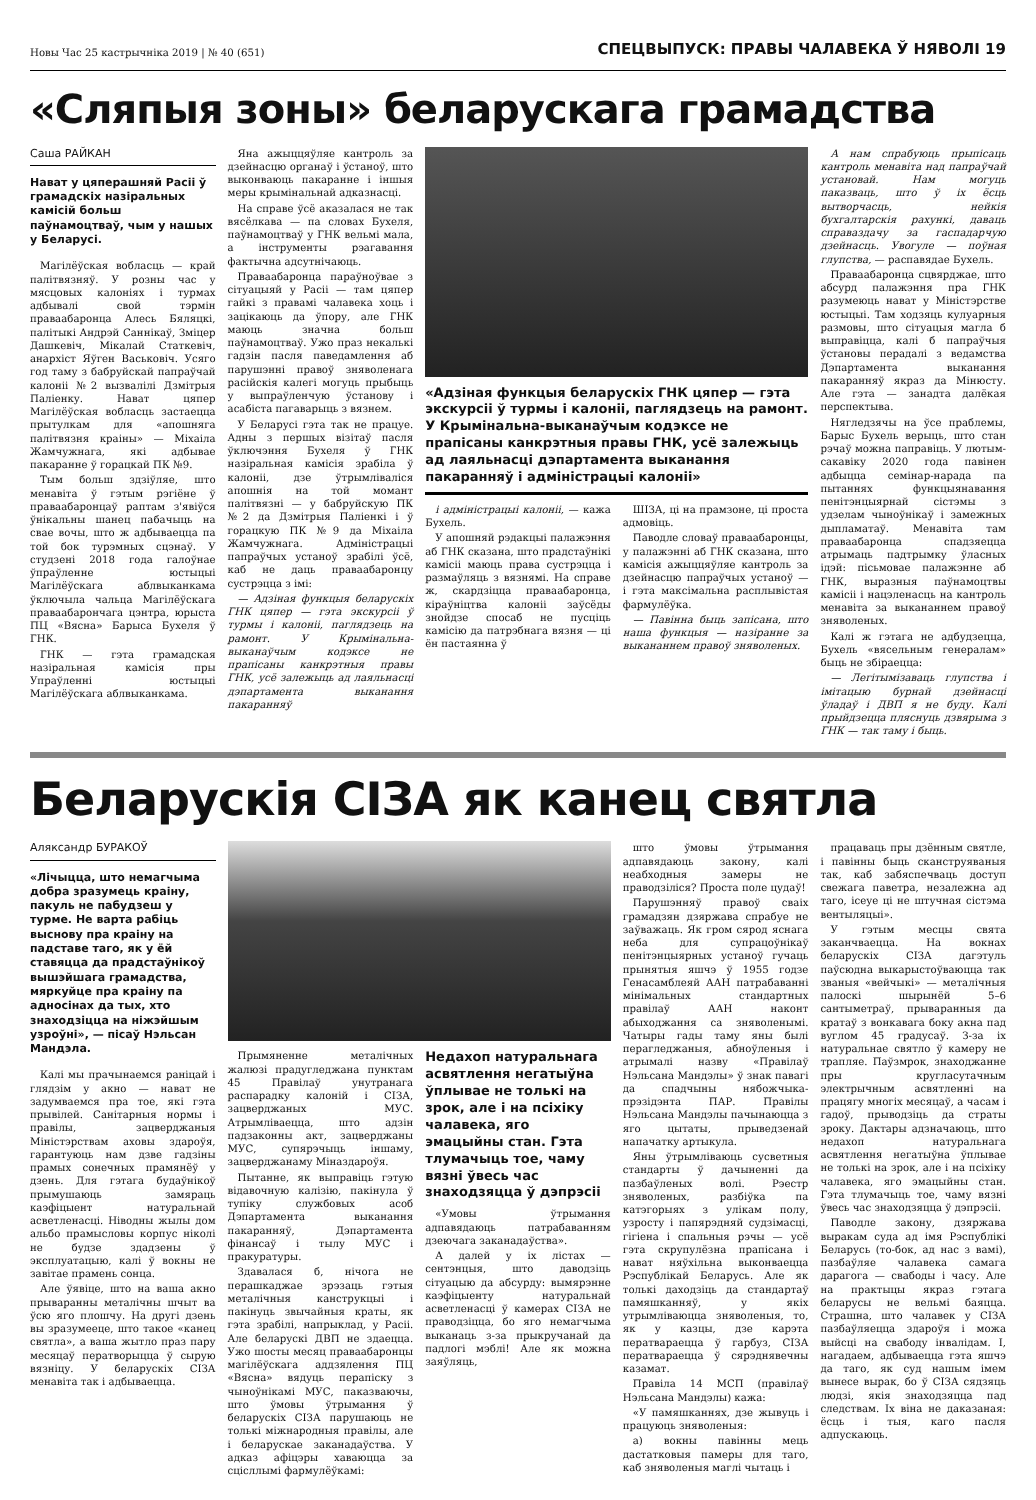Новы Час 25 кастрычніка 2019 | № 40 (651)
СПЕЦВЫПУСК: ПРАВЫ ЧАЛАВЕКА Ў НЯВОЛІ 19
«Сляпыя зоны» беларускага грамадства
Саша РАЙКАН
Нават у цяперашняй Расіі ў грамадскіх назіральных камісій больш паўнамоцтваў, чым у нашых у Беларусі.
Магілёўская вобласць — край палітвязняў. У розны час у мясцовых калоніях і турмах адбывалі свой тэрмін праваабаронца Алесь Бяляцкі, палітыкі Андрэй Саннікаў, Зміцер Дашкевіч, Мікалай Статкевіч, анархіст Яўген Васьковіч. Усяго год таму з бабруйскай папраўчай калоніі №2 вызвалілі Дзмітрыя Паліенку. Нават цяпер Магілёўская вобласць застаецца прытулкам для «апошняга палітвязня краіны» — Міхаіла Жамчужнага, які адбывае пакаранне ў горацкай ПК №9.
Тым больш здзіўляе, што менавіта ў гэтым рэгіёне ў праваабаронцаў раптам з'явіўся ўнікальны шанец пабачыць на свае вочы, што ж адбываецца па той бок турэмных сцэнаў. У студзені 2018 года галоўнае ўпраўленне юстыцыі Магілёўскага аблвыканкама ўключыла чальца Магілёўскага праваабарончага цэнтра, юрыста ПЦ «Вясна» Барыса Бухеля ў ГНК.
ГНК — гэта грамадская назіральная камісія пры Упраўленні юстыцыі Магілёўскага аблвыканкама.
Яна ажыццяўляе кантроль за дзейнасцю органаў і ўстаноў, што выконваюць пакаранне і іншыя меры крымінальнай адказнасці.
На справе ўсё аказалася не так вясёлкава — па словах Бухеля, паўнамоцтваў у ГНК вельмі мала, а інструменты рэагавання фактычна адсутнічаюць.
Праваабаронца параўноўвае з сітуацыяй у Расіі — там цяпер гайкі з правамі чалавека хоць і зацікаюць да ўпору, але ГНК маюць значна больш паўнамоцтваў. Ужо праз некалькі гадзін пасля паведамлення аб парушэнні правоў зняволенага расійскія калегі могуць прыбыць у выпраўленчую ўстанову і асабіста пагаварыць з вязнем.
У Беларусі гэта так не працуе. Адны з першых візітаў пасля ўключэння Бухеля ў ГНК назіральная камісія зрабіла ў калоніі, дзе ўтрымліваліся апошнія на той момант палітвязні — у бабруйскую ПК №2 да Дзмітрыя Паліенкі і ў горацкую ПК №9 да Міхаіла Жамчужнага. Адміністрацыі папраўчых устаноў зрабілі ўсё, каб не даць праваабаронцу сустрэцца з імі:
— Адзіная функцыя беларускіх ГНК цяпер — гэта экскурсіі ў турмы і калоніі, паглядзець на рамонт. У Крымінальна-выканаўчым кодэксе не прапісаны канкрэтныя правы ГНК, усё залежыць ад лаяльнасці дэпартамента выканання пакаранняў
«Адзіная функцыя беларускіх ГНК цяпер — гэта экскурсіі ў турмы і калоніі, паглядзець на рамонт. У Крымінальна-выканаўчым кодэксе не прапісаны канкрэтныя правы ГНК, усё залежыць ад лаяльнасці дэпартамента выканання пакаранняў і адміністрацыі калоніі»
і адміністрацыі калоніі, — кажа Бухель.
У апошняй рэдакцыі палажэння аб ГНК сказана, што прадстаўнікі камісіі маюць права сустрэцца і размаўляць з вязнямі. На справе ж, скардзіцца праваабаронца, кіраўніцтва калоніі заўсёды знойдзе спосаб не пусціць камісію да патрэбнага вязня — ці ён пастаянна ў
ШІЗА, ці на прамзоне, ці проста адмовіць.
Паводле словаў праваабаронцы, у палажэнні аб ГНК сказана, што камісія ажыццяўляе кантроль за дзейнасцю папраўчых устаноў — і гэта максімальна расплывістая фармулёўка.
— Павінна быць запісана, што наша функцыя — назіранне за выкананнем правоў зняволеных.
А нам спрабуюць прыпісаць кантроль менавіта над папраўчай установай. Нам могуць паказваць, што ў іх ёсць вытворчасць, нейкія бухгалтарскія рахункі, даваць справаздачу за гаспадарчую дзейнасць. Увогуле — поўная глупства, — распавядае Бухель.
Праваабаронца сцвярджае, што абсурд палажэння пра ГНК разумеюць нават у Міністэрстве юстыцыі. Там ходзяць кулуарныя размовы, што сітуацыя магла б выправіцца, калі б папраўчыя ўстановы перадалі з ведамства Дэпартамента выканання пакаранняў якраз да Мінюсту. Але гэта — занадта далёкая перспектыва.
Нягледзячы на ўсе праблемы, Барыс Бухель верыць, што стан рэчаў можна паправіць. У лютым-сакавіку 2020 года павінен адбыцца семінар-нарада па пытаннях функцыянавання пенітэнцыярнай сістэмы з удзелам чыноўнікаў і замежных дыпламатаў. Менавіта там праваабаронца спадзяецца атрымаць падтрымку ўласных ідэй: пісьмовае палажэнне аб ГНК, выразныя паўнамоцтвы камісіі і нацэленасць на кантроль менавіта за выкананнем правоў зняволеных.
Калі ж гэтага не адбудзецца, Бухель «вясельным генералам» быць не збіраецца:
— Легітымізаваць глупства і імітацыю бурнай дзейнасці ўладаў і ДВП я не буду. Калі прыйдзецца пляснуць дзвярыма з ГНК — так таму і быць.
Беларускія СІЗА як канец святла
Аляксандр БУРАКОЎ
«Лічыцца, што немагчыма добра зразумець краіну, пакуль не пабудзеш у турме. Не варта рабіць выснову пра краіну на падставе таго, як у ёй ставяцца да прадстаўнікоў вышэйшага грамадства, мяркуйце пра краіну па адносінах да тых, хто знаходзіцца на ніжэйшым узроўні», — пісаў Нэльсан Мандэла.
Калі мы прачынаемся раніцай і глядзім у акно — нават не задумваемся пра тое, які гэта прывілей. Санітарныя нормы і правілы, зацверджаныя Міністэрствам аховы здароўя, гарантуюць нам дзве гадзіны прамых сонечных прамянёў у дзень. Для гэтага будаўнікоў прымушаюць замяраць каэфіцыент натуральнай асветленасці. Ніводны жылы дом альбо прамысловы корпус ніколі не будзе здадзены ў эксплуатацыю, калі ў вокны не завітае прамень сонца.
Але ўявіце, што на ваша акно прываранны металічны шчыт ва ўсю яго плошчу. На другі дзень вы зразумееце, што такое «канец святла», а ваша жытло праз пару месяцаў ператворыцца ў сырую вязніцу. У беларускіх СІЗА менавіта так і адбываецца.
Прымяненне металічных жалюзі прадугледжана пунктам 45 Правілаў унутранага распарадку калоній і СІЗА, зацверджаных МУС. Атрымліваецца, што адзін падзаконны акт, зацверджаны МУС, супярэчыць іншаму, зацверджанаму Міназдароўя.
Пытанне, як выправіць гэтую відавочную калізію, пакінула ў тупіку службовых асоб Дэпартамента выканання пакаранняў, Дэпартамента фінансаў і тылу МУС і пракуратуры.
Здавалася б, нічога не перашкаджае зрэзаць гэтыя металічныя канструкцыі і пакінуць звычайныя краты, як гэта зрабілі, напрыклад, у Расіі. Але беларускі ДВП не здаецца. Ужо шосты месяц праваабаронцы магілёўскага аддзялення ПЦ «Вясна» вядуць перапіску з чыноўнікамі МУС, паказваючы, што ўмовы ўтрымання ў беларускіх СІЗА парушаюць не толькі міжнародныя правілы, але і беларускае заканадаўства. У адказ афіцэры хаваюцца за сцісллымі фармулёўкамі:
Недахоп натуральнага асвятлення негатыўна ўплывае не толькі на зрок, але і на псіхіку чалавека, яго эмацыйны стан. Гэта тлумачыць тое, чаму вязні ўвесь час знаходзяцца ў дэпрэсіі
«Умовы ўтрымання адпавядаюць патрабаванням дзеючага заканадаўства».
А далей у іх лістах — сентэнцыя, што даводзіць сітуацыю да абсурду: вымярэнне каэфіцыенту натуральнай асветленасці ў камерах СІЗА не праводзіцца, бо яго немагчыма выканаць з-за прыкручанай да падлогі мэблі! Але як можна заяўляць,
што ўмовы ўтрымання адпавядаюць закону, калі неабходныя замеры не праводзіліся? Проста поле цудаў!
Парушэнняў правоў сваіх грамадзян дзяржава спрабуе не заўважаць. Як гром сярод яснага неба для супрацоўнікаў пенітэнцыярных устаноў гучаць прынятыя яшчэ ў 1955 годзе Генасамблеяй ААН патрабаванні мінімальных стандартных правілаў ААН наконт абыходжання са зняволенымі. Чатыры гады таму яны былі перагледжаныя, абноўленыя і атрымалі назву «Правілаў Нэльсана Мандэлы» ў знак павагі да спадчыны нябожчыка-прэзідэнта ПАР. Правілы Нэльсана Мандэлы пачынаюцца з яго цытаты, прыведзенай напачатку артыкула.
Яны ўтрымліваюць сусветныя стандарты ў дачыненні да пазбаўленых волі. Рэестр зняволеных, разбіўка па катэгорыях з улікам полу, узросту і папярэдняй судзімасці, гігіена і спальныя рэчы — усё гэта скрупулёзна прапісана і нават няўхільна выконваецца Рэспублікай Беларусь. Але як толькі даходзіць да стандартаў памяшканняў, у якіх утрымліваюцца зняволеныя, то, як у казцы, дзе карэта ператвараецца ў гарбуз, СІЗА ператвараецца ў сярэднявечны казамат.
Правіла 14 МСП (правілаў Нэльсана Мандэлы) кажа:
«У памяшканнях, дзе жывуць і працуюць зняволеныя:
а) вокны павінны мець дастатковыя памеры для таго, каб зняволеныя маглі чытаць і
працаваць пры дзённым святле, і павінны быць сканструяваныя так, каб забяспечваць доступ свежага паветра, незалежна ад таго, ісеуе ці не штучная сістэма вентыляцыі».
У гэтым месцы свята заканчваецца. На вокнах беларускіх СІЗА дагэтуль паўсюдна выкарыстоўваюцца так званыя «вейчыкі» — металічныя палоскі шырынёй 5–6 сантыметраў, прываранныя да кратаў з вонкавага боку акна пад вуглом 45 градусаў. З-за іх натуральнае святло ў камеру не трапляе. Паўзмрок, знаходжанне пры кругласутачным электрычным асвятленні на працягу многіх месяцаў, а часам і гадоў, прыводзіць да страты зроку. Дактары адзначаюць, што недахоп натуральнага асвятлення негатыўна ўплывае не толькі на зрок, але і на псіхіку чалавека, яго эмацыйны стан. Гэта тлумачыць тое, чаму вязні ўвесь час знаходзяцца ў дэпрэсіі.
Паводле закону, дзяржава выракам суда ад імя Рэспублікі Беларусь (то-бок, ад нас з вамі), пазбаўляе чалавека самага дарагога — свабоды і часу. Але на практыцы якраз гэтага беларусы не вельмі баяцца. Страшна, што чалавек у СІЗА пазбаўляецца здароўя і можа выйсці на свабоду інвалідам. І, нагадаем, адбываецца гэта яшчэ да таго, як суд нашым імем вынесе вырак, бо ў СІЗА сядзяць людзі, якія знаходзяцца пад следствам. Іх віна не даказаная: ёсць і тыя, каго пасля адпускаюць.